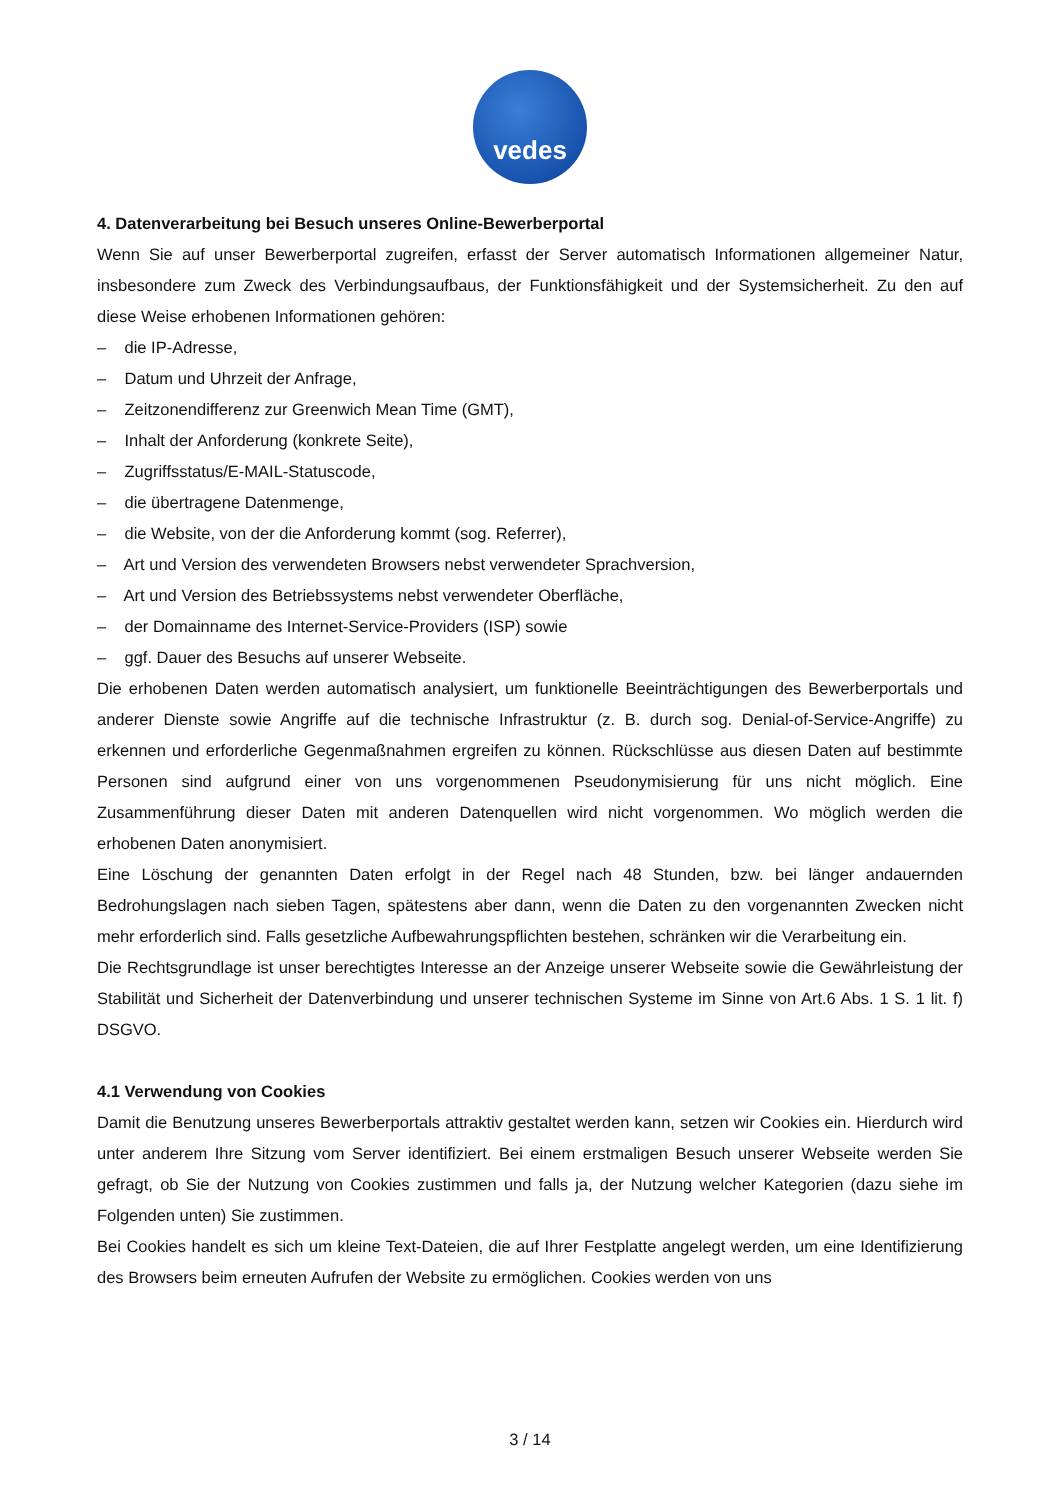vedes
4. Datenverarbeitung bei Besuch unseres Online-Bewerberportal
Wenn Sie auf unser Bewerberportal zugreifen, erfasst der Server automatisch Informationen allgemeiner Natur, insbesondere zum Zweck des Verbindungsaufbaus, der Funktionsfähigkeit und der Systemsicherheit. Zu den auf diese Weise erhobenen Informationen gehören:
– die IP-Adresse,
– Datum und Uhrzeit der Anfrage,
– Zeitzonendifferenz zur Greenwich Mean Time (GMT),
– Inhalt der Anforderung (konkrete Seite),
– Zugriffsstatus/E-MAIL-Statuscode,
– die übertragene Datenmenge,
– die Website, von der die Anforderung kommt (sog. Referrer),
– Art und Version des verwendeten Browsers nebst verwendeter Sprachversion,
– Art und Version des Betriebssystems nebst verwendeter Oberfläche,
– der Domainname des Internet-Service-Providers (ISP) sowie
– ggf. Dauer des Besuchs auf unserer Webseite.
Die erhobenen Daten werden automatisch analysiert, um funktionelle Beeinträchtigungen des Bewerberportals und anderer Dienste sowie Angriffe auf die technische Infrastruktur (z. B. durch sog. Denial-of-Service-Angriffe) zu erkennen und erforderliche Gegenmaßnahmen ergreifen zu können. Rückschlüsse aus diesen Daten auf bestimmte Personen sind aufgrund einer von uns vorgenommenen Pseudonymisierung für uns nicht möglich. Eine Zusammenführung dieser Daten mit anderen Datenquellen wird nicht vorgenommen. Wo möglich werden die erhobenen Daten anonymisiert.
Eine Löschung der genannten Daten erfolgt in der Regel nach 48 Stunden, bzw. bei länger andauernden Bedrohungslagen nach sieben Tagen, spätestens aber dann, wenn die Daten zu den vorgenannten Zwecken nicht mehr erforderlich sind. Falls gesetzliche Aufbewahrungspflichten bestehen, schränken wir die Verarbeitung ein.
Die Rechtsgrundlage ist unser berechtigtes Interesse an der Anzeige unserer Webseite sowie die Gewährleistung der Stabilität und Sicherheit der Datenverbindung und unserer technischen Systeme im Sinne von Art.6 Abs. 1 S. 1 lit. f) DSGVO.
4.1 Verwendung von Cookies
Damit die Benutzung unseres Bewerberportals attraktiv gestaltet werden kann, setzen wir Cookies ein. Hierdurch wird unter anderem Ihre Sitzung vom Server identifiziert. Bei einem erstmaligen Besuch unserer Webseite werden Sie gefragt, ob Sie der Nutzung von Cookies zustimmen und falls ja, der Nutzung welcher Kategorien (dazu siehe im Folgenden unten) Sie zustimmen.
Bei Cookies handelt es sich um kleine Text-Dateien, die auf Ihrer Festplatte angelegt werden, um eine Identifizierung des Browsers beim erneuten Aufrufen der Website zu ermöglichen. Cookies werden von uns
3 / 14